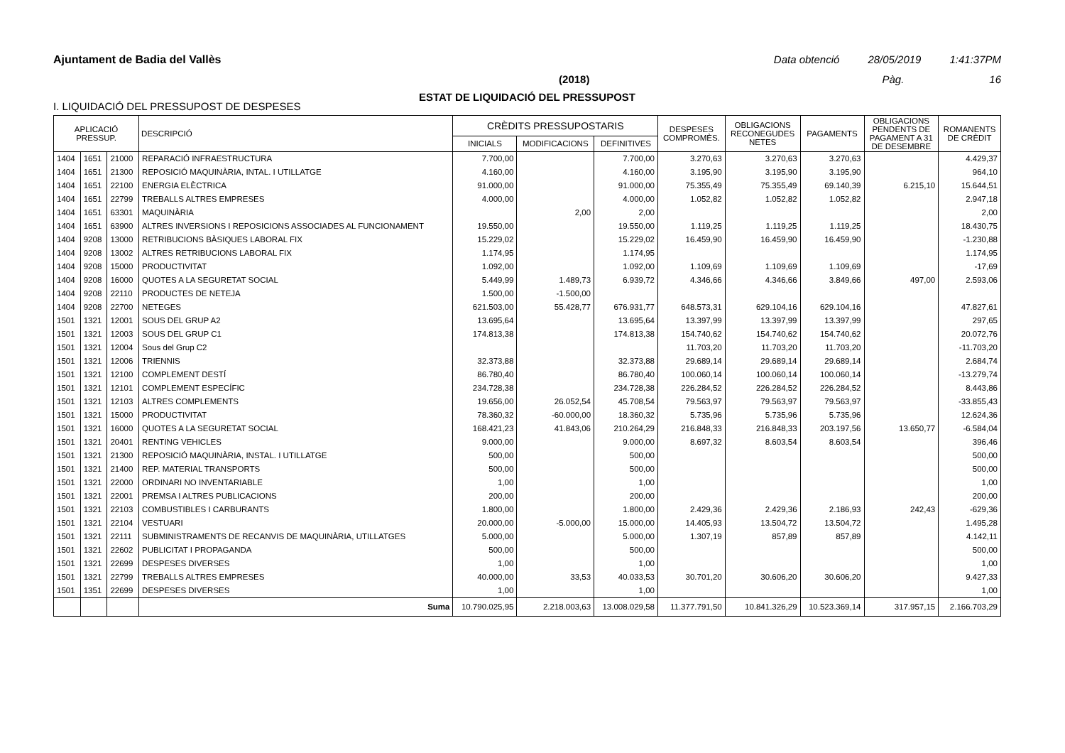Ajuntament de Badia del Vallès Data obtenció 28/05/2019 1:41:37PM
(2018) Pàg. 16
ESTAT DE LIQUIDACIÓ DEL PRESSUPOST
I. LIQUIDACIÓ DEL PRESSUPOST DE DESPESES
| APLICACIÓ PRESSUP. | | | DESCRIPCIÓ | CRÈDITS PRESSUPOSTARIS | | | DESPESES COMPROMÈS. | OBLIGACIONS RECONEGUDES NETES | PAGAMENTS | OBLIGACIONS PENDENTS DE PAGAMENT A 31 DE DESEMBRE | ROMANENTS DE CRÈDIT |
| --- | --- | --- | --- | --- | --- | --- | --- | --- | --- | --- | --- |
| | | | | INICIALS | MODIFICACIONS | DEFINITIVES | | | | | |
| 1404 | 1651 | 21000 | REPARACIÓ INFRAESTRUCTURA | 7.700,00 | | 7.700,00 | 3.270,63 | 3.270,63 | 3.270,63 | | 4.429,37 |
| 1404 | 1651 | 21300 | REPOSICIÓ MAQUINÀRIA, INTAL. I UTILLATGE | 4.160,00 | | 4.160,00 | 3.195,90 | 3.195,90 | 3.195,90 | | 964,10 |
| 1404 | 1651 | 22100 | ENERGIA ELÈCTRICA | 91.000,00 | | 91.000,00 | 75.355,49 | 75.355,49 | 69.140,39 | 6.215,10 | 15.644,51 |
| 1404 | 1651 | 22799 | TREBALLS ALTRES EMPRESES | 4.000,00 | | 4.000,00 | 1.052,82 | 1.052,82 | 1.052,82 | | 2.947,18 |
| 1404 | 1651 | 63301 | MAQUINÀRIA | | 2,00 | 2,00 | | | | | 2,00 |
| 1404 | 1651 | 63900 | ALTRES INVERSIONS I REPOSICIONS ASSOCIADES AL FUNCIONAMENT | 19.550,00 | | 19.550,00 | 1.119,25 | 1.119,25 | 1.119,25 | | 18.430,75 |
| 1404 | 9208 | 13000 | RETRIBUCIONS BÀSIQUES LABORAL FIX | 15.229,02 | | 15.229,02 | 16.459,90 | 16.459,90 | 16.459,90 | | -1.230,88 |
| 1404 | 9208 | 13002 | ALTRES RETRIBUCIONS LABORAL FIX | 1.174,95 | | 1.174,95 | | | | | 1.174,95 |
| 1404 | 9208 | 15000 | PRODUCTIVITAT | 1.092,00 | | 1.092,00 | 1.109,69 | 1.109,69 | 1.109,69 | | -17,69 |
| 1404 | 9208 | 16000 | QUOTES A LA SEGURETAT SOCIAL | 5.449,99 | 1.489,73 | 6.939,72 | 4.346,66 | 4.346,66 | 3.849,66 | 497,00 | 2.593,06 |
| 1404 | 9208 | 22110 | PRODUCTES DE NETEJA | 1.500,00 | -1.500,00 | | | | | | |
| 1404 | 9208 | 22700 | NETEGES | 621.503,00 | 55.428,77 | 676.931,77 | 648.573,31 | 629.104,16 | 629.104,16 | | 47.827,61 |
| 1501 | 1321 | 12001 | SOUS DEL GRUP A2 | 13.695,64 | | 13.695,64 | 13.397,99 | 13.397,99 | 13.397,99 | | 297,65 |
| 1501 | 1321 | 12003 | SOUS DEL GRUP C1 | 174.813,38 | | 174.813,38 | 154.740,62 | 154.740,62 | 154.740,62 | | 20.072,76 |
| 1501 | 1321 | 12004 | Sous del Grup C2 | | | | 11.703,20 | 11.703,20 | 11.703,20 | | -11.703,20 |
| 1501 | 1321 | 12006 | TRIENNIS | 32.373,88 | | 32.373,88 | 29.689,14 | 29.689,14 | 29.689,14 | | 2.684,74 |
| 1501 | 1321 | 12100 | COMPLEMENT DESTÍ | 86.780,40 | | 86.780,40 | 100.060,14 | 100.060,14 | 100.060,14 | | -13.279,74 |
| 1501 | 1321 | 12101 | COMPLEMENT ESPECÍFIC | 234.728,38 | | 234.728,38 | 226.284,52 | 226.284,52 | 226.284,52 | | 8.443,86 |
| 1501 | 1321 | 12103 | ALTRES COMPLEMENTS | 19.656,00 | 26.052,54 | 45.708,54 | 79.563,97 | 79.563,97 | 79.563,97 | | -33.855,43 |
| 1501 | 1321 | 15000 | PRODUCTIVITAT | 78.360,32 | -60.000,00 | 18.360,32 | 5.735,96 | 5.735,96 | 5.735,96 | | 12.624,36 |
| 1501 | 1321 | 16000 | QUOTES A LA SEGURETAT SOCIAL | 168.421,23 | 41.843,06 | 210.264,29 | 216.848,33 | 216.848,33 | 203.197,56 | 13.650,77 | -6.584,04 |
| 1501 | 1321 | 20401 | RENTING VEHICLES | 9.000,00 | | 9.000,00 | 8.697,32 | 8.603,54 | 8.603,54 | | 396,46 |
| 1501 | 1321 | 21300 | REPOSICIÓ MAQUINÀRIA, INSTAL. I UTILLATGE | 500,00 | | 500,00 | | | | | 500,00 |
| 1501 | 1321 | 21400 | REP. MATERIAL TRANSPORTS | 500,00 | | 500,00 | | | | | 500,00 |
| 1501 | 1321 | 22000 | ORDINARI NO INVENTARIABLE | 1,00 | | 1,00 | | | | | 1,00 |
| 1501 | 1321 | 22001 | PREMSA I ALTRES PUBLICACIONS | 200,00 | | 200,00 | | | | | 200,00 |
| 1501 | 1321 | 22103 | COMBUSTIBLES I CARBURANTS | 1.800,00 | | 1.800,00 | 2.429,36 | 2.429,36 | 2.186,93 | 242,43 | -629,36 |
| 1501 | 1321 | 22104 | VESTUARI | 20.000,00 | -5.000,00 | 15.000,00 | 14.405,93 | 13.504,72 | 13.504,72 | | 1.495,28 |
| 1501 | 1321 | 22111 | SUBMINISTRAMENTS DE RECANVIS DE MAQUINÀRIA, UTILLATGES | 5.000,00 | | 5.000,00 | 1.307,19 | 857,89 | 857,89 | | 4.142,11 |
| 1501 | 1321 | 22602 | PUBLICITAT I PROPAGANDA | 500,00 | | 500,00 | | | | | 500,00 |
| 1501 | 1321 | 22699 | DESPESES DIVERSES | 1,00 | | 1,00 | | | | | 1,00 |
| 1501 | 1321 | 22799 | TREBALLS ALTRES EMPRESES | 40.000,00 | 33,53 | 40.033,53 | 30.701,20 | 30.606,20 | 30.606,20 | | 9.427,33 |
| 1501 | 1351 | 22699 | DESPESES DIVERSES | 1,00 | | 1,00 | | | | | 1,00 |
| | | | Suma | 10.790.025,95 | 2.218.003,63 | 13.008.029,58 | 11.377.791,50 | 10.841.326,29 | 10.523.369,14 | 317.957,15 | 2.166.703,29 |